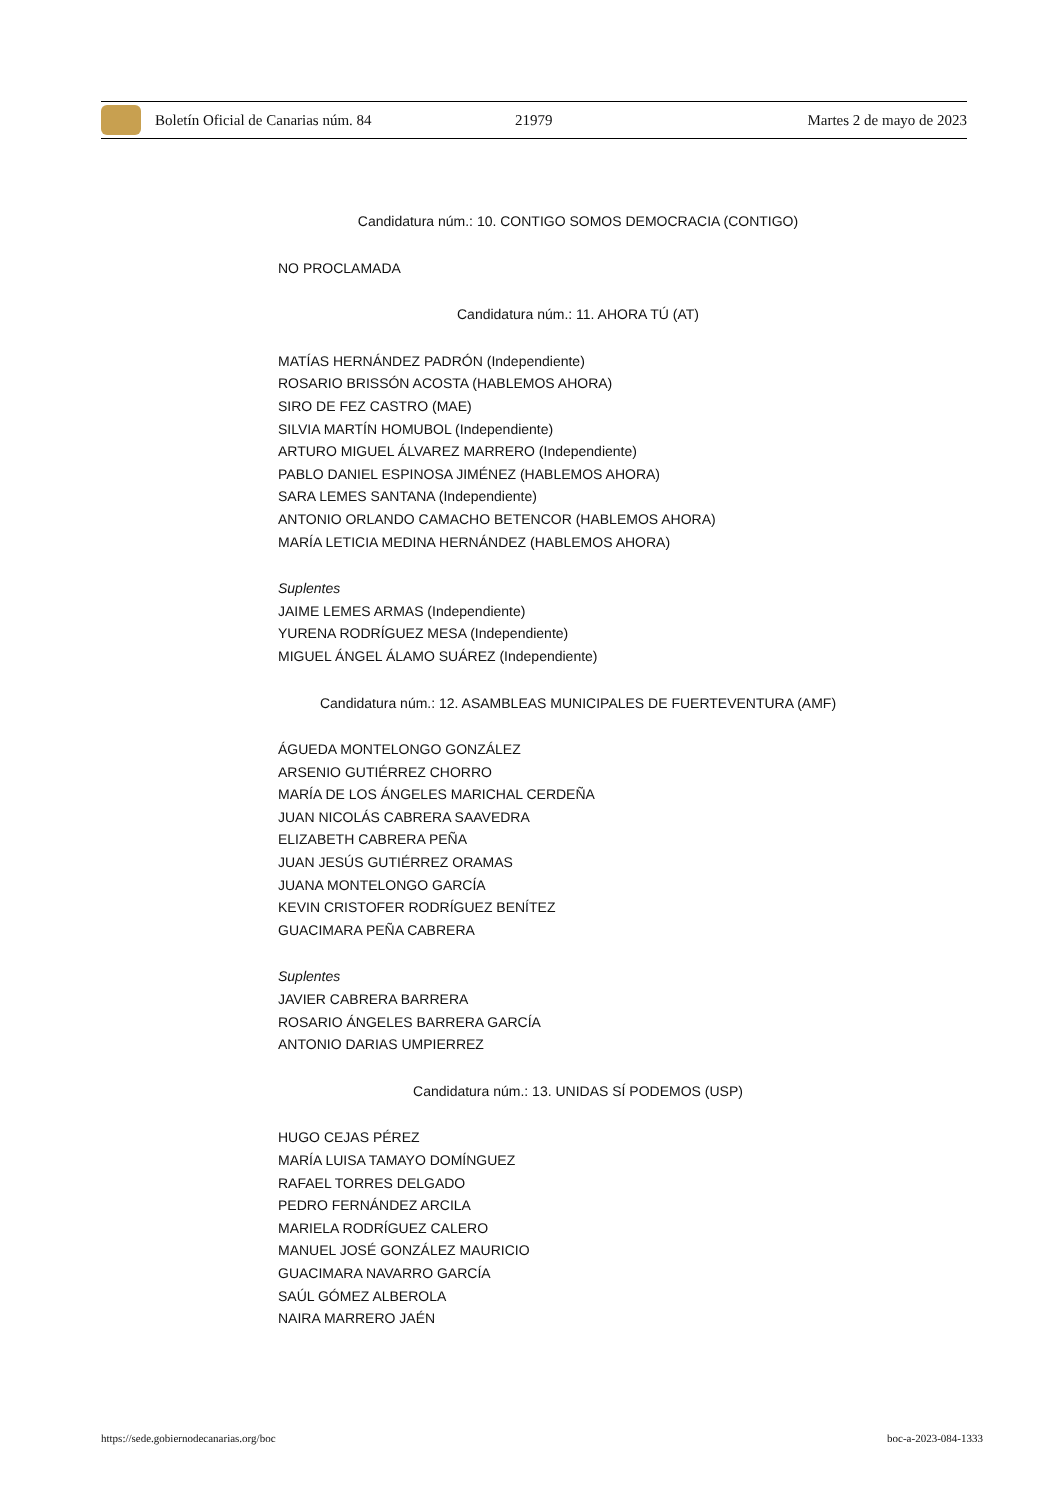Boletín Oficial de Canarias núm. 84 21979 Martes 2 de mayo de 2023
Candidatura núm.: 10. CONTIGO SOMOS DEMOCRACIA (CONTIGO)
NO PROCLAMADA
Candidatura núm.: 11. AHORA TÚ (AT)
MATÍAS HERNÁNDEZ PADRÓN (Independiente)
ROSARIO BRISSÓN ACOSTA (HABLEMOS AHORA)
SIRO DE FEZ CASTRO (MAE)
SILVIA MARTÍN HOMUBOL (Independiente)
ARTURO MIGUEL ÁLVAREZ MARRERO (Independiente)
PABLO DANIEL ESPINOSA JIMÉNEZ (HABLEMOS AHORA)
SARA LEMES SANTANA (Independiente)
ANTONIO ORLANDO CAMACHO BETENCOR (HABLEMOS AHORA)
MARÍA LETICIA MEDINA HERNÁNDEZ (HABLEMOS AHORA)
Suplentes
JAIME LEMES ARMAS (Independiente)
YURENA RODRÍGUEZ MESA (Independiente)
MIGUEL ÁNGEL ÁLAMO SUÁREZ (Independiente)
Candidatura núm.: 12. ASAMBLEAS MUNICIPALES DE FUERTEVENTURA (AMF)
ÁGUEDA MONTELONGO GONZÁLEZ
ARSENIO GUTIÉRREZ CHORRO
MARÍA DE LOS ÁNGELES MARICHAL CERDEÑA
JUAN NICOLÁS CABRERA SAAVEDRA
ELIZABETH CABRERA PEÑA
JUAN JESÚS GUTIÉRREZ ORAMAS
JUANA MONTELONGO GARCÍA
KEVIN CRISTOFER RODRÍGUEZ BENÍTEZ
GUACIMARA PEÑA CABRERA
Suplentes
JAVIER CABRERA BARRERA
ROSARIO ÁNGELES BARRERA GARCÍA
ANTONIO DARIAS UMPIERREZ
Candidatura núm.: 13. UNIDAS SÍ PODEMOS (USP)
HUGO CEJAS PÉREZ
MARÍA LUISA TAMAYO DOMÍNGUEZ
RAFAEL TORRES DELGADO
PEDRO FERNÁNDEZ ARCILA
MARIELA RODRÍGUEZ CALERO
MANUEL JOSÉ GONZÁLEZ MAURICIO
GUACIMARA NAVARRO GARCÍA
SAÚL GÓMEZ ALBEROLA
NAIRA MARRERO JAÉN
https://sede.gobiernodecanarias.org/boc boc-a-2023-084-1333